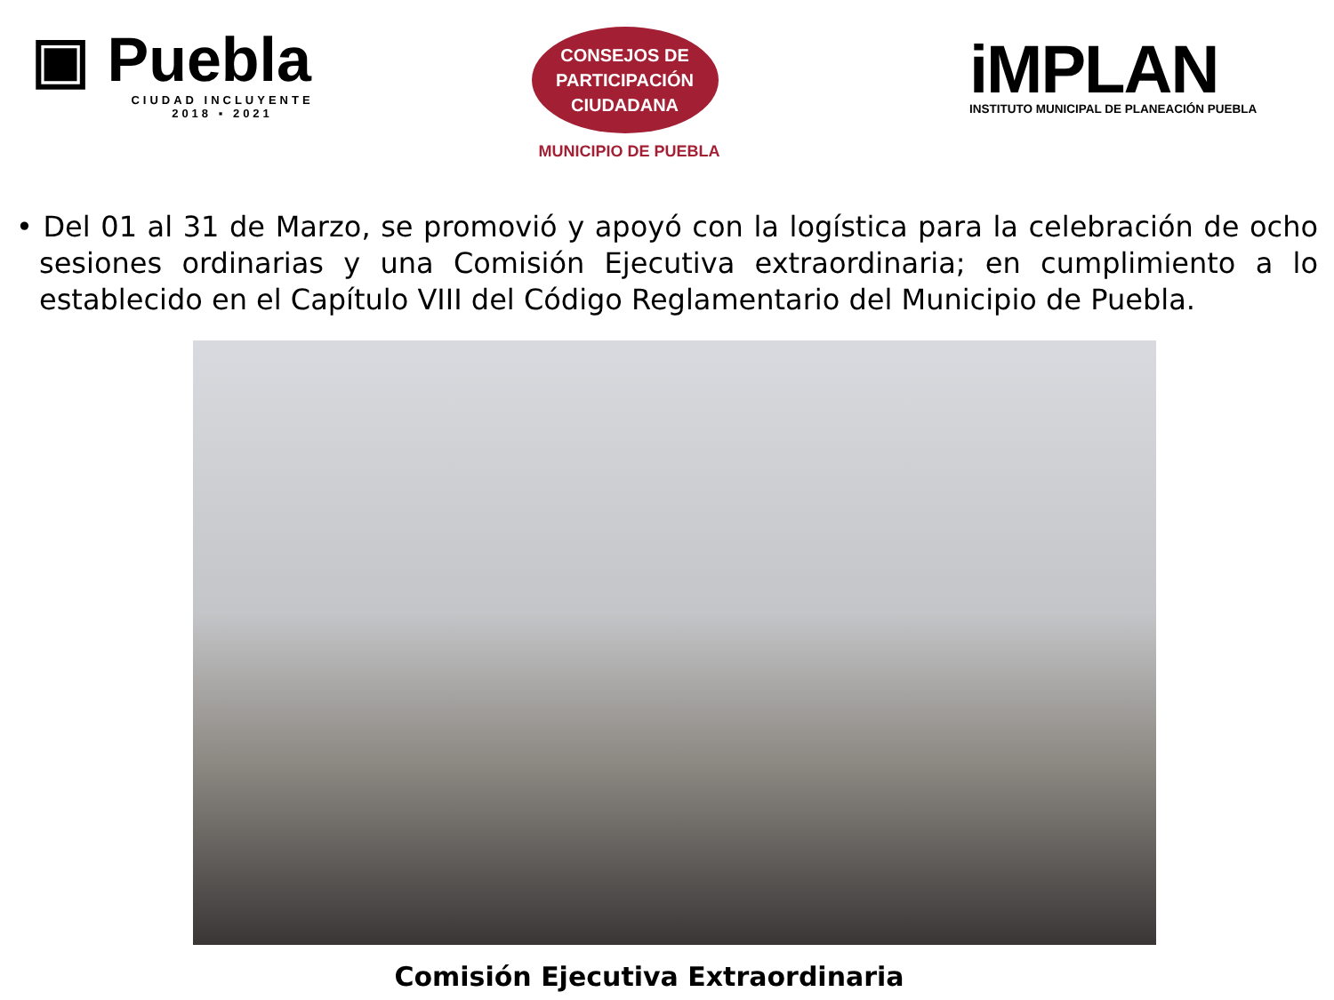▣ Puebla
CIUDAD INCLUYENTE
2018 ▪ 2021
CONSEJOS DE
PARTICIPACIÓN
CIUDADANA
MUNICIPIO DE PUEBLA
iMPLAN
INSTITUTO MUNICIPAL DE PLANEACIÓN PUEBLA
• Del 01 al 31 de Marzo, se promovió y apoyó con la logística para la celebración de ocho sesiones ordinarias y una Comisión Ejecutiva extraordinaria; en cumplimiento a lo establecido en el Capítulo VIII del Código Reglamentario del Municipio de Puebla.
Comisión Ejecutiva Extraordinaria